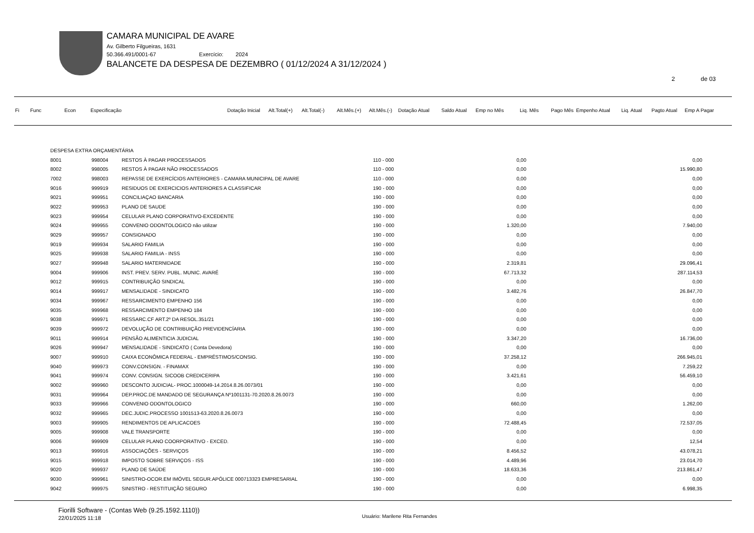CAMARA MUNICIPAL DE AVARE
Av. Gilberto Filgueiras, 1631
50.366.491/0001-67 Exercício: 2024
BALANCETE DA DESPESA DE DEZEMBRO ( 01/12/2024 A 31/12/2024 )
2 de 03
Fi Func Econ Especificação Dotação Inicial Alt.Total(+) Alt.Total(-) Alt.Mês.(+) Alt.Mês.(-) Dotação Atual Saldo Atual Emp no Mês Liq. Mês Pago Mês Empenho Atual Liq. Atual Pagto Atual Emp A Pagar
| DESPESA EXTRA ORÇAMENTÁRIA | | | | | |
| 8001 | 998004 | RESTOS À PAGAR PROCESSADOS | 110 - 000 | 0,00 | 0,00 |
| 8002 | 998005 | RESTOS À PAGAR NÃO PROCESSADOS | 110 - 000 | 0,00 | 15.990,80 |
| 7002 | 998003 | REPASSE DE EXERCÍCIOS ANTERIORES - CAMARA MUNICIPAL DE AVARE | 110 - 000 | 0,00 | 0,00 |
| 9016 | 999919 | RESIDUOS DE EXERCICIOS ANTERIORES A CLASSIFICAR | 190 - 000 | 0,00 | 0,00 |
| 9021 | 999951 | CONCILIAÇAO BANCARIA | 190 - 000 | 0,00 | 0,00 |
| 9022 | 999953 | PLANO DE SAUDE | 190 - 000 | 0,00 | 0,00 |
| 9023 | 999954 | CELULAR PLANO CORPORATIVO-EXCEDENTE | 190 - 000 | 0,00 | 0,00 |
| 9024 | 999955 | CONVENIO ODONTOLOGICO não utilizar | 190 - 000 | 1.320,00 | 7.940,00 |
| 9029 | 999957 | CONSIGNADO | 190 - 000 | 0,00 | 0,00 |
| 9019 | 999934 | SALARIO FAMILIA | 190 - 000 | 0,00 | 0,00 |
| 9025 | 999938 | SALARIO FAMILIA - INSS | 190 - 000 | 0,00 | 0,00 |
| 9027 | 999948 | SALARIO MATERNIDADE | 190 - 000 | 2.319,81 | 29.096,41 |
| 9004 | 999906 | INST. PREV. SERV. PUBL. MUNIC. AVARÉ | 190 - 000 | 67.713,32 | 287.114,53 |
| 9012 | 999915 | CONTRIBUIÇÃO SINDICAL | 190 - 000 | 0,00 | 0,00 |
| 9014 | 999917 | MENSALIDADE - SINDICATO | 190 - 000 | 3.482,76 | 26.847,70 |
| 9034 | 999967 | RESSARCIMENTO EMPENHO 156 | 190 - 000 | 0,00 | 0,00 |
| 9035 | 999968 | RESSARCIMENTO EMPENHO 184 | 190 - 000 | 0,00 | 0,00 |
| 9038 | 999971 | RESSARC.CF ART.2º DA RESOL.351/21 | 190 - 000 | 0,00 | 0,00 |
| 9039 | 999972 | DEVOLUÇÃO DE CONTRIBUIÇÃO PREVIDENCÍARIA | 190 - 000 | 0,00 | 0,00 |
| 9011 | 999914 | PENSÃO ALIMENTICIA JUDICIAL | 190 - 000 | 3.347,20 | 16.736,00 |
| 9026 | 999947 | MENSALIDADE - SINDICATO ( Conta Devedora) | 190 - 000 | 0,00 | 0,00 |
| 9007 | 999910 | CAIXA ECONÔMICA FEDERAL - EMPRÉSTIMOS/CONSIG. | 190 - 000 | 37.258,12 | 266.945,01 |
| 9040 | 999973 | CONV.CONSIGN. - FINAMAX | 190 - 000 | 0,00 | 7.259,22 |
| 9041 | 999974 | CONV. CONSIGN. SICOOB CREDICERIPA | 190 - 000 | 3.421,61 | 56.459,10 |
| 9002 | 999960 | DESCONTO JUDICIAL- PROC.1000049-14.2014.8.26.0073/01 | 190 - 000 | 0,00 | 0,00 |
| 9031 | 999964 | DEP.PROC.DE MANDADO DE SEGURANÇA Nº1001131-70.2020.8.26.0073 | 190 - 000 | 0,00 | 0,00 |
| 9033 | 999966 | CONVENIO ODONTOLOGICO | 190 - 000 | 660,00 | 1.262,00 |
| 9032 | 999965 | DEC.JUDIC.PROCESSO 1001513-63.2020.8.26.0073 | 190 - 000 | 0,00 | 0,00 |
| 9003 | 999905 | RENDIMENTOS DE APLICACOES | 190 - 000 | 72.488,45 | 72.537,05 |
| 9005 | 999908 | VALE TRANSPORTE | 190 - 000 | 0,00 | 0,00 |
| 9006 | 999909 | CELULAR PLANO COORPORATIVO - EXCED. | 190 - 000 | 0,00 | 12,54 |
| 9013 | 999916 | ASSOCIAÇÕES - SERVIÇOS | 190 - 000 | 8.456,52 | 43.078,21 |
| 9015 | 999918 | IMPOSTO SOBRE SERVIÇOS - ISS | 190 - 000 | 4.489,96 | 23.014,70 |
| 9020 | 999937 | PLANO DE SAÚDE | 190 - 000 | 18.633,36 | 213.861,47 |
| 9030 | 999961 | SINISTRO-OCOR.EM IMÓVEL SEGUR.APÓLICE 000713323 EMPRESARIAL | 190 - 000 | 0,00 | 0,00 |
| 9042 | 999975 | SINISTRO - RESTITUIÇÃO SEGURO | 190 - 000 | 0,00 | 6.998,35 |
Fiorilli Software - (Contas Web (9.25.1592.1110))
22/01/2025 11:18
Usuário: Marilene Rita Fernandes